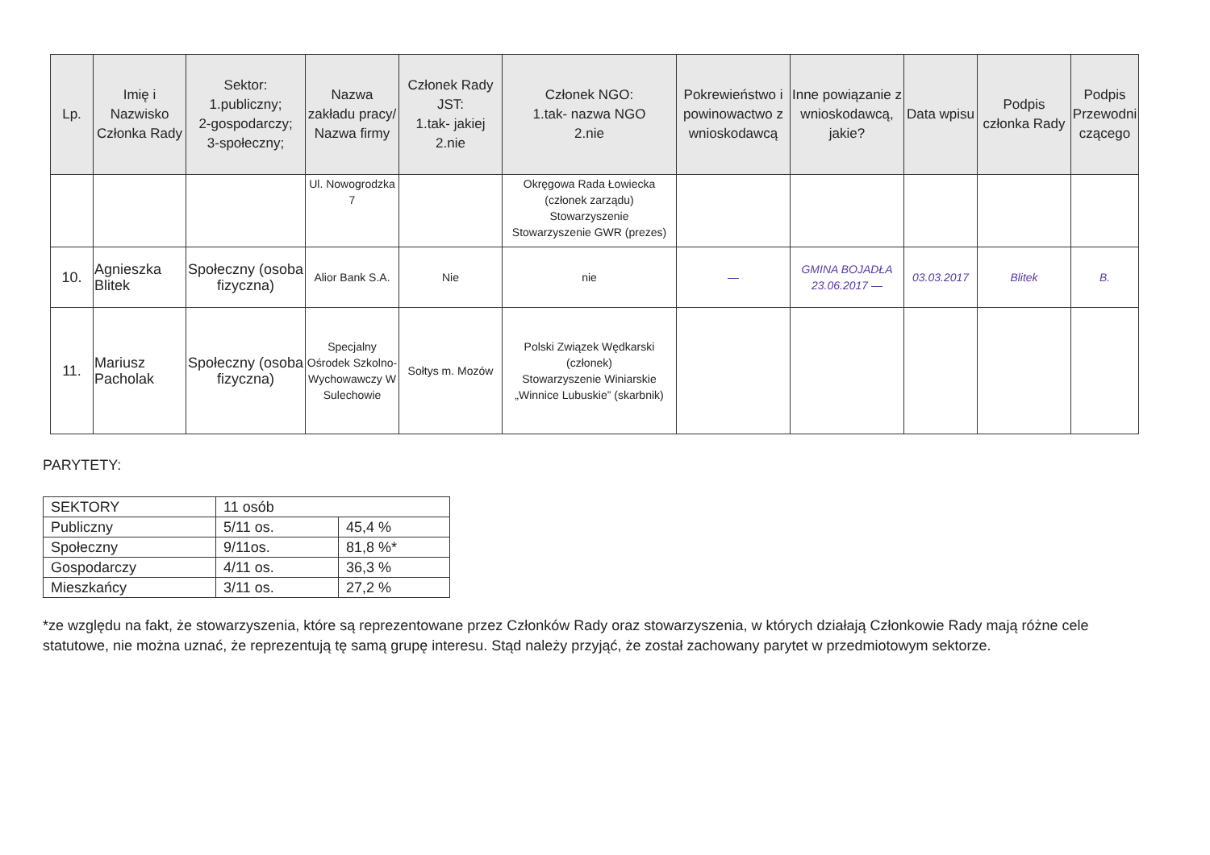| Lp. | Imię i Nazwisko Członka Rady | Sektor: 1.publiczny; 2-gospodarczy; 3-społeczny; | Nazwa zakładu pracy/ Nazwa firmy | Członek Rady JST: 1.tak- jakiej 2.nie | Członek NGO: 1.tak- nazwa NGO 2.nie | Pokrewieństwo i powinowactwo z wnioskodawcą | Inne powiązanie z wnioskodawcą, jakie? | Data wpisu | Podpis członka Rady | Podpis Przewodni czącego |
| --- | --- | --- | --- | --- | --- | --- | --- | --- | --- | --- |
| | | | Ul. Nowogrodzka 7 | | Okręgowa Rada Łowiecka (członek zarządu) Stowarzyszenie Stowarzyszenie GWR (prezes) | | | | | |
| 10. | Agnieszka Blitek | Społeczny (osoba fizyczna) | Alior Bank S.A. | Nie | nie | — | GMINA BOJADŁA 23.06.2017 — | 03.03.2017 | Blitek | B. |
| 11. | Mariusz Pacholak | Społeczny (osoba fizyczna) | Specjalny Ośrodek Szkolno-Wychowawczy W Sulechowie | Sołtys m. Mozów | Polski Związek Wędkarski (członek) Stowarzyszenie Winiarskie „Winnice Lubuskie” (skarbnik) | | | | | |
PARYTETY:
| SEKTORY | 11 osób | |
| Publiczny | 5/11 os. | 45,4 % |
| Społeczny | 9/11os. | 81,8 %* |
| Gospodarczy | 4/11 os. | 36,3 % |
| Mieszkańcy | 3/11 os. | 27,2 % |
*ze względu na fakt, że stowarzyszenia, które są reprezentowane przez Członków Rady oraz stowarzyszenia, w których działają Członkowie Rady mają różne cele statutowe, nie można uznać, że reprezentują tę samą grupę interesu. Stąd należy przyjąć, że został zachowany parytet w przedmiotowym sektorze.